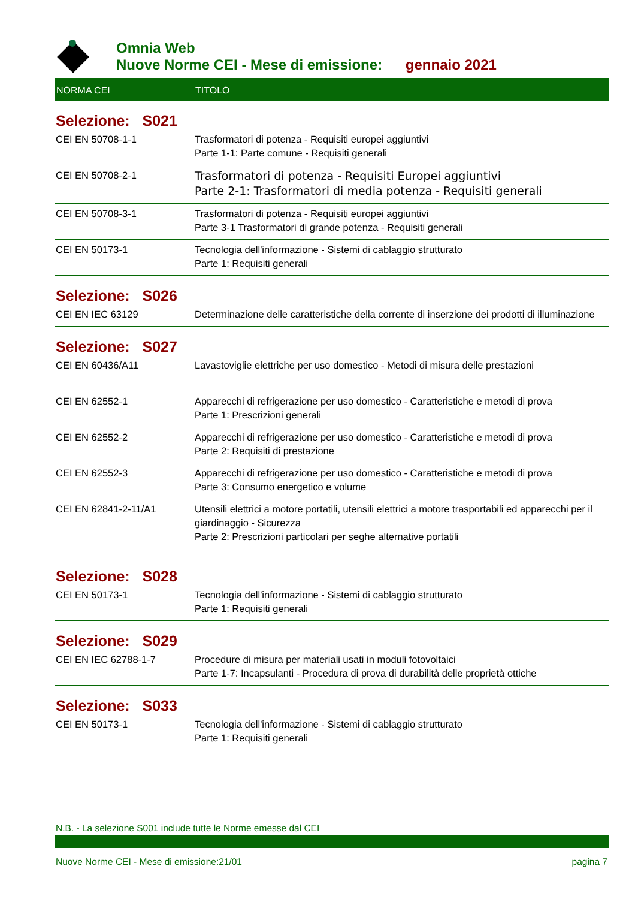Omnia Web
Nuove Norme CEI - Mese di emissione: gennaio 2021
| NORMA CEI | TITOLO |
| --- | --- |
| Selezione: S021 | |
| CEI EN 50708-1-1 | Trasformatori di potenza - Requisiti europei aggiuntivi Parte 1-1: Parte comune - Requisiti generali |
| CEI EN 50708-2-1 | Trasformatori di potenza - Requisiti Europei aggiuntivi Parte 2-1: Trasformatori di media potenza - Requisiti generali |
| CEI EN 50708-3-1 | Trasformatori di potenza - Requisiti europei aggiuntivi Parte 3-1 Trasformatori di grande potenza - Requisiti generali |
| CEI EN 50173-1 | Tecnologia dell'informazione - Sistemi di cablaggio strutturato Parte 1: Requisiti generali |
| Selezione: S026 | |
| CEI EN IEC 63129 | Determinazione delle caratteristiche della corrente di inserzione dei prodotti di illuminazione |
| Selezione: S027 | |
| CEI EN 60436/A11 | Lavastoviglie elettriche per uso domestico - Metodi di misura delle prestazioni |
| CEI EN 62552-1 | Apparecchi di refrigerazione per uso domestico - Caratteristiche e metodi di prova Parte 1: Prescrizioni generali |
| CEI EN 62552-2 | Apparecchi di refrigerazione per uso domestico - Caratteristiche e metodi di prova Parte 2: Requisiti di prestazione |
| CEI EN 62552-3 | Apparecchi di refrigerazione per uso domestico - Caratteristiche e metodi di prova Parte 3: Consumo energetico e volume |
| CEI EN 62841-2-11/A1 | Utensili elettrici a motore portatili, utensili elettrici a motore trasportabili ed apparecchi per il giardinaggio - Sicurezza Parte 2: Prescrizioni particolari per seghe alternative portatili |
| Selezione: S028 | |
| CEI EN 50173-1 | Tecnologia dell'informazione - Sistemi di cablaggio strutturato Parte 1: Requisiti generali |
| Selezione: S029 | |
| CEI EN IEC 62788-1-7 | Procedure di misura per materiali usati in moduli fotovoltaici Parte 1-7: Incapsulanti - Procedura di prova di durabilità delle proprietà ottiche |
| Selezione: S033 | |
| CEI EN 50173-1 | Tecnologia dell'informazione - Sistemi di cablaggio strutturato Parte 1: Requisiti generali |
N.B. - La selezione S001 include tutte le Norme emesse dal CEI
Nuove Norme CEI - Mese di emissione:21/01 pagina 7